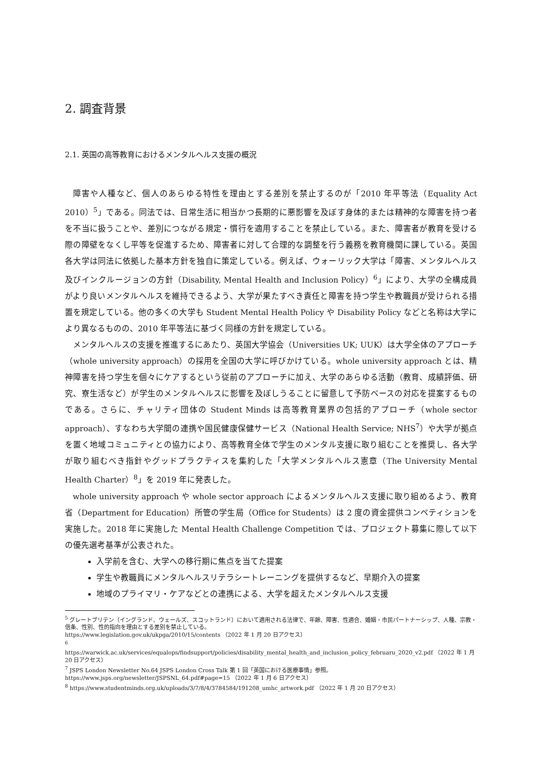2. 調査背景
2.1. 英国の高等教育におけるメンタルヘルス支援の概況
障害や人種など、個人のあらゆる特性を理由とする差別を禁止するのが「2010 年平等法（Equality Act 2010）<sup>5</sup>」である。同法では、日常生活に相当かつ長期的に悪影響を及ぼす身体的または精神的な障害を持つ者を不当に扱うことや、差別につながる規定・慣行を適用することを禁止している。また、障害者が教育を受ける際の障壁をなくし平等を促進するため、障害者に対して合理的な調整を行う義務を教育機関に課している。英国各大学は同法に依拠した基本方針を独自に策定している。例えば、ウォーリック大学は「障害、メンタルヘルス及びインクルージョンの方針（Disability, Mental Health and Inclusion Policy）<sup>6</sup>」により、大学の全構成員がより良いメンタルヘルスを維持できるよう、大学が果たすべき責任と障害を持つ学生や教職員が受けられる措置を規定している。他の多くの大学も Student Mental Health Policy や Disability Policy などと名称は大学により異なるものの、2010 年平等法に基づく同様の方針を規定している。
メンタルヘルスの支援を推進するにあたり、英国大学協会（Universities UK; UUK）は大学全体のアプローチ（whole university approach）の採用を全国の大学に呼びかけている。whole university approach とは、精神障害を持つ学生を個々にケアするという従前のアプローチに加え、大学のあらゆる活動（教育、成績評価、研究、寮生活など）が学生のメンタルヘルスに影響を及ぼしうることに留意して予防ベースの対応を提案するものである。さらに、チャリティ団体の Student Minds は高等教育業界の包括的アプローチ（whole sector approach）、すなわち大学間の連携や国民健康保健サービス（National Health Service; NHS<sup>7</sup>）や大学が拠点を置く地域コミュニティとの協力により、高等教育全体で学生のメンタル支援に取り組むことを推奨し、各大学が取り組むべき指針やグッドプラクティスを集約した「大学メンタルヘルス憲章（The University Mental Health Charter）<sup>8</sup>」を 2019 年に発表した。
whole university approach や whole sector approach によるメンタルヘルス支援に取り組めるよう、教育省（Department for Education）所管の学生局（Office for Students）は 2 度の資金提供コンペティションを実施した。2018 年に実施した Mental Health Challenge Competition では、プロジェクト募集に際して以下の優先選考基準が公表された。
入学前を含む、大学への移行期に焦点を当てた提案
学生や教職員にメンタルヘルスリテラシートレーニングを提供するなど、早期介入の提案
地域のプライマリ・ケアなどとの連携による、大学を超えたメンタルヘルス支援
<sup>5</sup> グレートブリテン（イングランド、ウェールズ、スコットランド）において適用される法律で、年齢、障害、性適合、婚姻・市民パートナーシップ、人種、宗教・信条、性別、性的指向を理由とする差別を禁止している。
https://www.legislation.gov.uk/ukpga/2010/15/contents （2022 年 1 月 20 日アクセス）
<sup>6</sup>
https://warwick.ac.uk/services/equalops/findsupport/policies/disability_mental_health_and_inclusion_policy_februaru_2020_v2.pdf （2022 年 1 月 20 日アクセス）
<sup>7</sup> JSPS London Newsletter No.64 JSPS London Cross Talk 第 1 回「英国における医療事情」参照。
https://www.jsps.org/newsletter/JSPSNL_64.pdf#page=15 （2022 年 1 月 6 日アクセス）
<sup>8</sup> https://www.studentminds.org.uk/uploads/3/7/8/4/3784584/191208_umhc_artwork.pdf （2022 年 1 月 20 日アクセス）